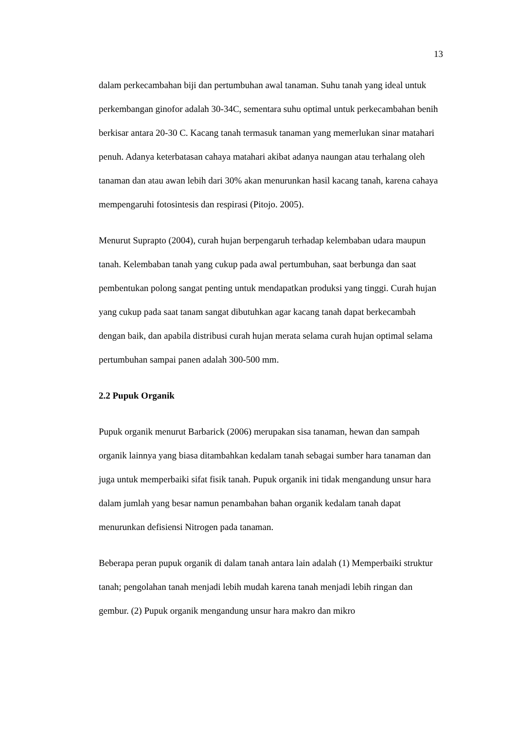13
dalam perkecambahan biji dan pertumbuhan awal tanaman. Suhu tanah yang ideal untuk perkembangan ginofor adalah 30-34C, sementara suhu optimal untuk perkecambahan benih berkisar antara 20-30 C. Kacang tanah termasuk tanaman yang memerlukan sinar matahari penuh. Adanya keterbatasan cahaya matahari akibat adanya naungan atau terhalang oleh tanaman dan atau awan lebih dari 30% akan menurunkan hasil kacang tanah, karena cahaya mempengaruhi fotosintesis dan respirasi (Pitojo. 2005).
Menurut Suprapto (2004), curah hujan berpengaruh terhadap kelembaban udara maupun tanah. Kelembaban tanah yang cukup pada awal pertumbuhan, saat berbunga dan saat pembentukan polong sangat penting untuk mendapatkan produksi yang tinggi. Curah hujan yang cukup pada saat tanam sangat dibutuhkan agar kacang tanah dapat berkecambah dengan baik, dan apabila distribusi curah hujan merata selama curah hujan optimal selama pertumbuhan sampai panen adalah 300-500 mm.
2.2 Pupuk Organik
Pupuk organik menurut Barbarick (2006) merupakan sisa tanaman, hewan dan sampah organik lainnya yang biasa ditambahkan kedalam tanah sebagai sumber hara tanaman dan juga untuk memperbaiki sifat fisik tanah. Pupuk organik ini tidak mengandung unsur hara dalam jumlah yang besar namun penambahan bahan organik kedalam tanah dapat menurunkan defisiensi Nitrogen pada tanaman.
Beberapa peran pupuk organik di dalam tanah antara lain adalah (1) Memperbaiki struktur tanah; pengolahan tanah menjadi lebih mudah karena tanah menjadi lebih ringan dan gembur. (2) Pupuk organik mengandung unsur hara makro dan mikro